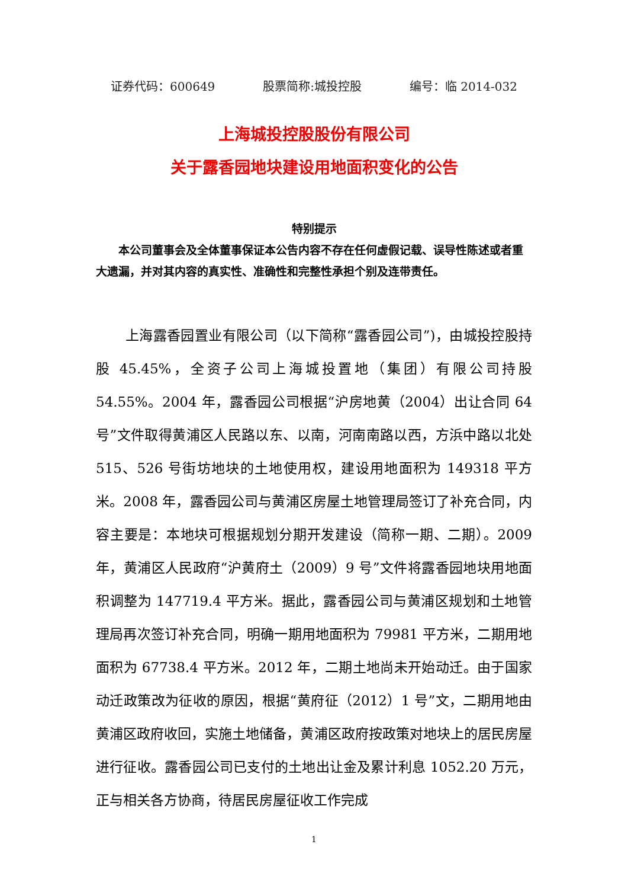证券代码：600649 股票简称:城投控股 编号：临 2014-032
上海城投控股股份有限公司
关于露香园地块建设用地面积变化的公告
特别提示
本公司董事会及全体董事保证本公告内容不存在任何虚假记载、误导性陈述或者重大遗漏，并对其内容的真实性、准确性和完整性承担个别及连带责任。
上海露香园置业有限公司（以下简称“露香园公司”)，由城投控股持股 45.45%，全资子公司上海城投置地（集团）有限公司持股 54.55%。2004 年，露香园公司根据“沪房地黄（2004）出让合同 64 号”文件取得黄浦区人民路以东、以南，河南南路以西，方浜中路以北处 515、526 号街坊地块的土地使用权，建设用地面积为 149318 平方米。2008 年，露香园公司与黄浦区房屋土地管理局签订了补充合同，内容主要是：本地块可根据规划分期开发建设（简称一期、二期）。2009 年，黄浦区人民政府“沪黄府土（2009）9 号”文件将露香园地块用地面积调整为 147719.4 平方米。据此，露香园公司与黄浦区规划和土地管理局再次签订补充合同，明确一期用地面积为 79981 平方米，二期用地面积为 67738.4 平方米。2012 年，二期土地尚未开始动迁。由于国家动迁政策改为征收的原因，根据“黄府征（2012）1 号”文，二期用地由黄浦区政府收回，实施土地储备，黄浦区政府按政策对地块上的居民房屋进行征收。露香园公司已支付的土地出让金及累计利息 1052.20 万元，正与相关各方协商，待居民房屋征收工作完成
1